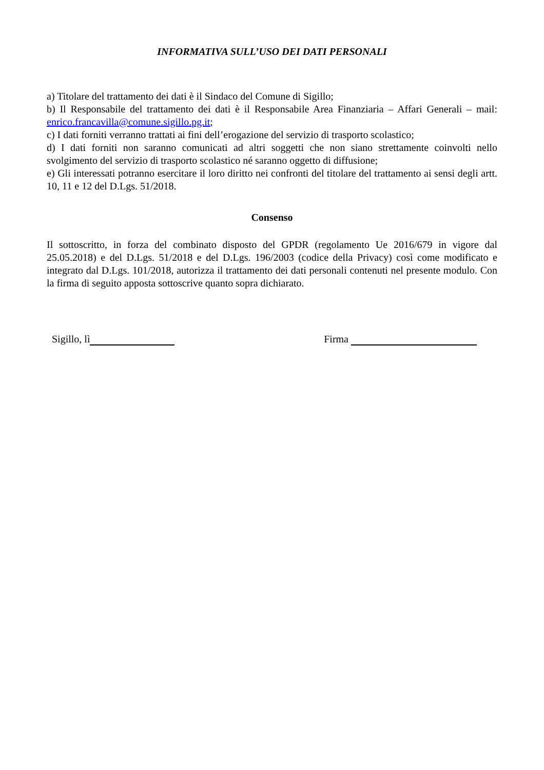INFORMATIVA SULL’USO DEI DATI PERSONALI
a) Titolare del trattamento dei dati è il Sindaco del Comune di Sigillo;
b) Il Responsabile del trattamento dei dati è il Responsabile Area Finanziaria – Affari Generali – mail: enrico.francavilla@comune.sigillo.pg.it;
c) I dati forniti verranno trattati ai fini dell’erogazione del servizio di trasporto scolastico;
d) I dati forniti non saranno comunicati ad altri soggetti che non siano strettamente coinvolti nello svolgimento del servizio di trasporto scolastico né saranno oggetto di diffusione;
e) Gli interessati potranno esercitare il loro diritto nei confronti del titolare del trattamento ai sensi degli artt. 10, 11 e 12 del D.Lgs. 51/2018.
Consenso
Il sottoscritto, in forza del combinato disposto del GPDR (regolamento Ue 2016/679 in vigore dal 25.05.2018) e del D.Lgs. 51/2018 e del D.Lgs. 196/2003 (codice della Privacy) così come modificato e integrato dal D.Lgs. 101/2018, autorizza il trattamento dei dati personali contenuti nel presente modulo. Con la firma di seguito apposta sottoscrive quanto sopra dichiarato.
Sigillo, lì Firma